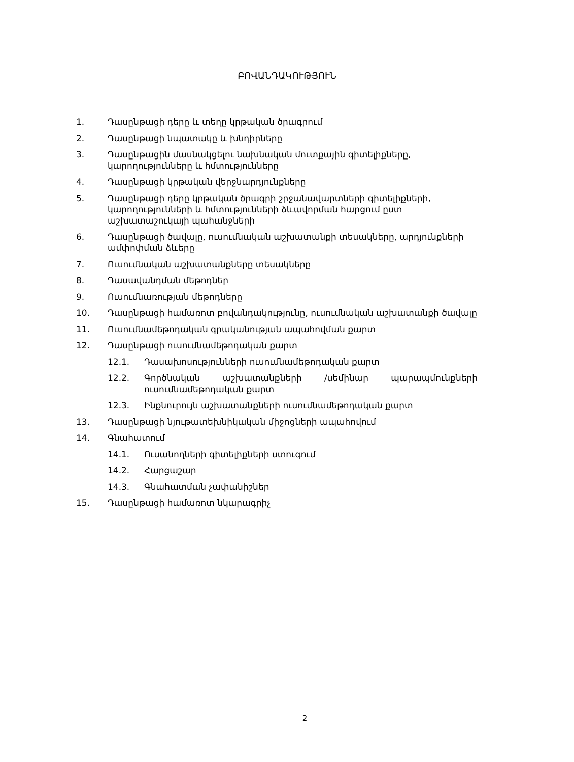ԲՈՎԱՆԴԱԿՈՒԹՅՈՒՆ
1. Դասընթացի դերը և տեղը կրթական ծրագրում
2. Դասընթացի նպատակը և խնդիրները
3. Դասընթացին մասնակցելու նախնական մուտքային գիտելիքները, կարողությունները և հմտությունները
4. Դասընթացի կրթական վերջնարդյունքները
5. Դասընթացի դերը կրթական ծրագրի շրջանավարտների գիտելիքների, կարողությունների և հմտությունների ձևավորման հարցում ըստ աշխատաշուկայի պահանջների
6. Դասընթացի ծավալը, ուսումնական աշխատանքի տեսակները, արդյունքների ամփոփման ձևերը
7. Ուսումնական աշխատանքները տեսակները
8. Դասավանդման մեթոդներ
9. Ուսումնառության մեթոդները
10. Դասընթացի համառոտ բովանդակությունը, ուսումնական աշխատանքի ծավալը
11. Ուսումնամեթոդական գրականության ապահովման քարտ
12. Դասընթացի ուսումնամեթոդական քարտ
12.1. Դասախոսությունների ուսումնամեթոդական քարտ
12.2. Գործնական աշխատանքների /սեմինար պարապմունքների ուսումնամեթոդական քարտ
12.3. Ինքնուրույն աշխատանքների ուսումնամեթոդական քարտ
13. Դասընթացի նյութատեխնիկական միջոցների ապահովում
14. Գնահատում
14.1. Ուսանողների գիտելիքների ստուգում
14.2. Հարցաշար
14.3. Գնահատման չափանիշներ
15. Դասընթացի համառոտ նկարագրիչ
2